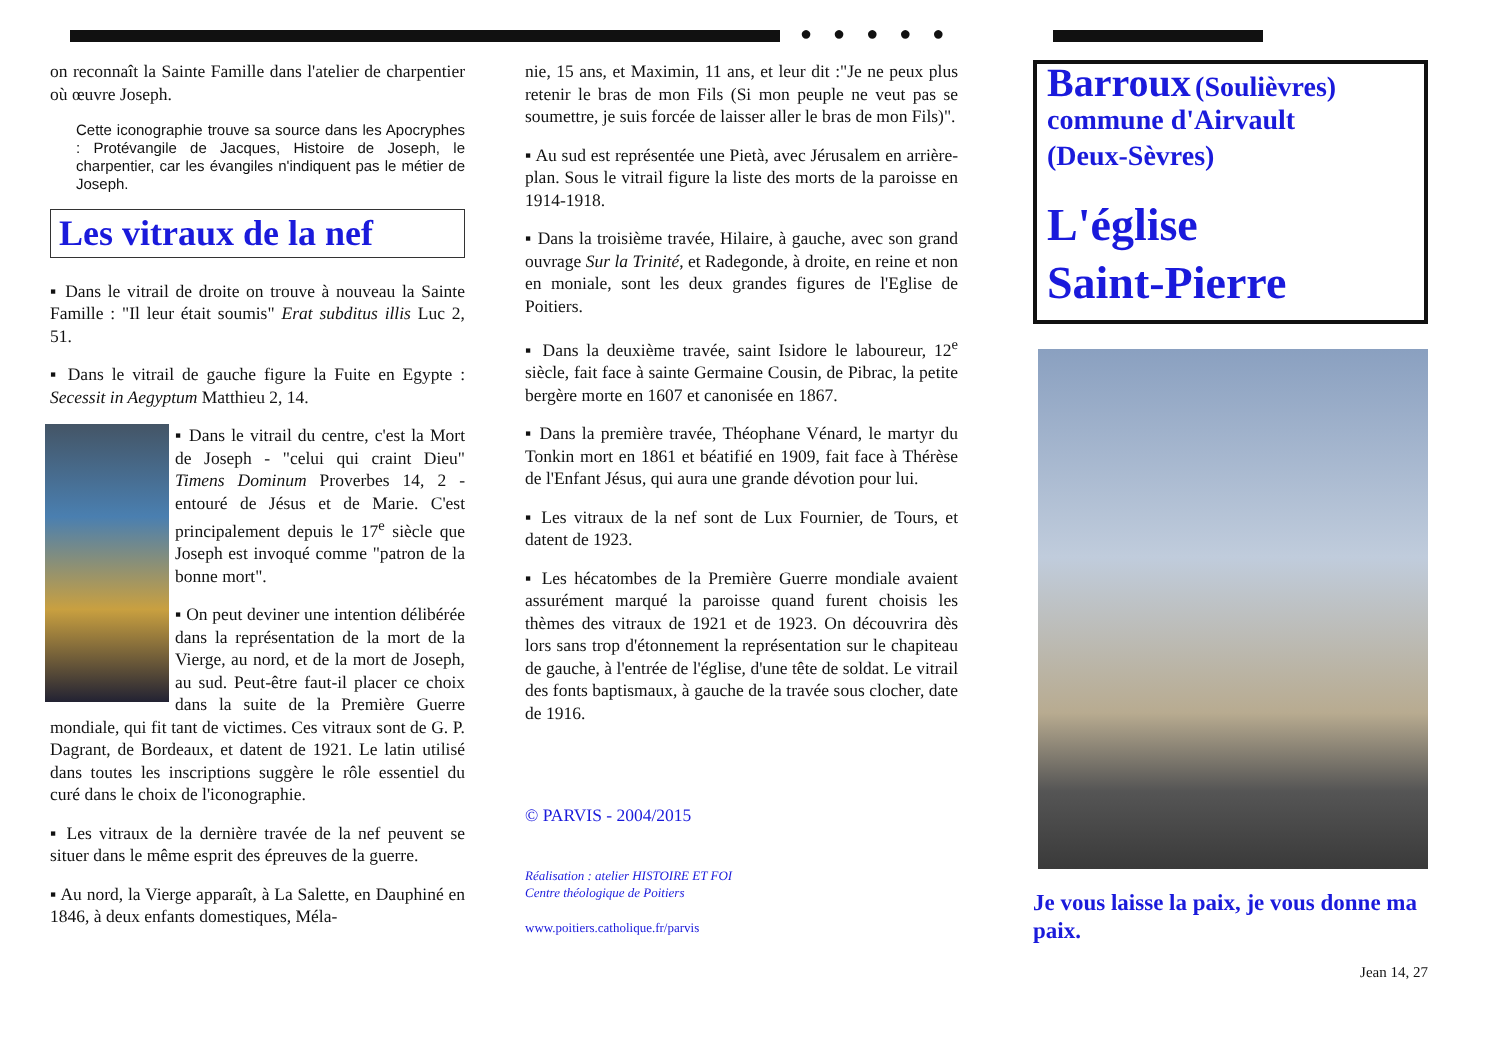on reconnaît la Sainte Famille dans l'atelier de charpentier où œuvre Joseph.
Cette iconographie trouve sa source dans les Apocryphes : Protévangile de Jacques, Histoire de Joseph, le charpentier, car les évangiles n'indiquent pas le métier de Joseph.
Les vitraux de la nef
▪ Dans le vitrail de droite on trouve à nouveau la Sainte Famille : "Il leur était soumis" Erat subditus illis Luc 2, 51.
▪ Dans le vitrail de gauche figure la Fuite en Egypte : Secessit in Aegyptum Matthieu 2, 14.
▪ Dans le vitrail du centre, c'est la Mort de Joseph - "celui qui craint Dieu" Timens Dominum Proverbes 14, 2 - entouré de Jésus et de Marie. C'est principalement depuis le 17<sup>e</sup> siècle que Joseph est invoqué comme "patron de la bonne mort".
▪ On peut deviner une intention délibérée dans la représentation de la mort de la Vierge, au nord, et de la mort de Joseph, au sud. Peut-être faut-il placer ce choix dans la suite de la Première Guerre mondiale, qui fit tant de victimes. Ces vitraux sont de G. P. Dagrant, de Bordeaux, et datent de 1921. Le latin utilisé dans toutes les inscriptions suggère le rôle essentiel du curé dans le choix de l'iconographie.
▪ Les vitraux de la dernière travée de la nef peuvent se situer dans le même esprit des épreuves de la guerre.
▪ Au nord, la Vierge apparaît, à La Salette, en Dauphiné en 1846, à deux enfants domestiques, Méla-
● ● ● ● ●
nie, 15 ans, et Maximin, 11 ans, et leur dit :"Je ne peux plus retenir le bras de mon Fils (Si mon peuple ne veut pas se soumettre, je suis forcée de laisser aller le bras de mon Fils)".
▪ Au sud est représentée une Pietà, avec Jérusalem en arrière-plan. Sous le vitrail figure la liste des morts de la paroisse en 1914-1918.
▪ Dans la troisième travée, Hilaire, à gauche, avec son grand ouvrage Sur la Trinité, et Radegonde, à droite, en reine et non en moniale, sont les deux grandes figures de l'Eglise de Poitiers.
▪ Dans la deuxième travée, saint Isidore le laboureur, 12<sup>e</sup> siècle, fait face à sainte Germaine Cousin, de Pibrac, la petite bergère morte en 1607 et canonisée en 1867.
▪ Dans la première travée, Théophane Vénard, le martyr du Tonkin mort en 1861 et béatifié en 1909, fait face à Thérèse de l'Enfant Jésus, qui aura une grande dévotion pour lui.
▪ Les vitraux de la nef sont de Lux Fournier, de Tours, et datent de 1923.
▪ Les hécatombes de la Première Guerre mondiale avaient assurément marqué la paroisse quand furent choisis les thèmes des vitraux de 1921 et de 1923. On découvrira dès lors sans trop d'étonnement la représentation sur le chapiteau de gauche, à l'entrée de l'église, d'une tête de soldat. Le vitrail des fonts baptismaux, à gauche de la travée sous clocher, date de 1916.
© PARVIS - 2004/2015
Réalisation : atelier HISTOIRE ET FOI
Centre théologique de Poitiers
www.poitiers.catholique.fr/parvis
Barroux (Soulièvres)
commune d'Airvault
(Deux-Sèvres)
L'église
Saint-Pierre
Je vous laisse la paix, je vous donne ma paix.
Jean 14, 27